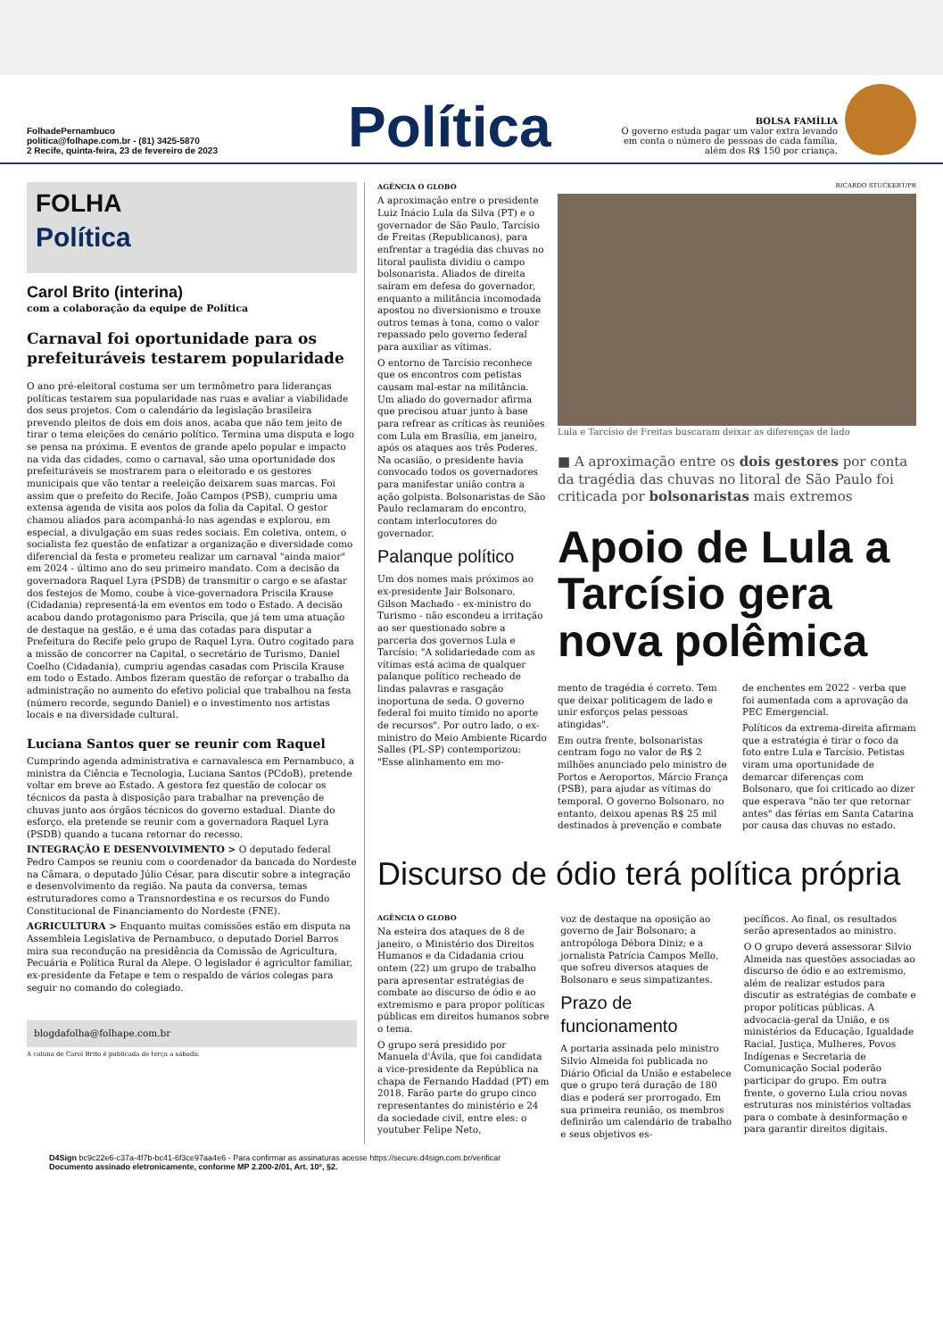FolhadePernambuco
politica@folhape.com.br - (81) 3425-5870
2 Recife, quinta-feira, 23 de fevereiro de 2023
Política
BOLSA FAMÍLIA
O governo estuda pagar um valor extra levando em conta o número de pessoas de cada família, além dos R$ 150 por criança.
FOLHA
Política
Carol Brito (interina)
com a colaboração da equipe de Política
Carnaval foi oportunidade para os prefeituráveis testarem popularidade
O ano pré-eleitoral costuma ser um termômetro para lideranças políticas testarem sua popularidade nas ruas e avaliar a viabilidade dos seus projetos. Com o calendário da legislação brasileira prevendo pleitos de dois em dois anos, acaba que não tem jeito de tirar o tema eleições do cenário político. Termina uma disputa e logo se pensa na próxima. E eventos de grande apelo popular e impacto na vida das cidades, como o carnaval, são uma oportunidade dos prefeituráveis se mostrarem para o eleitorado e os gestores municipais que vão tentar a reeleição deixarem suas marcas. Foi assim que o prefeito do Recife, João Campos (PSB), cumpriu uma extensa agenda de visita aos polos da folia da Capital. O gestor chamou aliados para acompanhá-lo nas agendas e explorou, em especial, a divulgação em suas redes sociais. Em coletiva, ontem, o socialista fez questão de enfatizar a organização e diversidade como diferencial da festa e prometeu realizar um carnaval "ainda maior" em 2024 - último ano do seu primeiro mandato. Com a decisão da governadora Raquel Lyra (PSDB) de transmitir o cargo e se afastar dos festejos de Momo, coube à vice-governadora Priscila Krause (Cidadania) representá-la em eventos em todo o Estado. A decisão acabou dando protagonismo para Priscila, que já tem uma atuação de destaque na gestão, e é uma das cotadas para disputar a Prefeitura do Recife pelo grupo de Raquel Lyra. Outro cogitado para a missão de concorrer na Capital, o secretário de Turismo, Daniel Coelho (Cidadania), cumpriu agendas casadas com Priscila Krause em todo o Estado. Ambos fizeram questão de reforçar o trabalho da administração no aumento do efetivo policial que trabalhou na festa (número recorde, segundo Daniel) e o investimento nos artistas locais e na diversidade cultural.
Luciana Santos quer se reunir com Raquel
Cumprindo agenda administrativa e carnavalesca em Pernambuco, a ministra da Ciência e Tecnologia, Luciana Santos (PCdoB), pretende voltar em breve ao Estado. A gestora fez questão de colocar os técnicos da pasta à disposição para trabalhar na prevenção de chuvas junto aos órgãos técnicos do governo estadual. Diante do esforço, ela pretende se reunir com a governadora Raquel Lyra (PSDB) quando a tucana retornar do recesso.
INTEGRAÇÃO E DESENVOLVIMENTO > O deputado federal Pedro Campos se reuniu com o coordenador da bancada do Nordeste na Câmara, o deputado Júlio César, para discutir sobre a integração e desenvolvimento da região. Na pauta da conversa, temas estruturadores como a Transnordestina e os recursos do Fundo Constitucional de Financiamento do Nordeste (FNE).
AGRICULTURA > Enquanto muitas comissões estão em disputa na Assembleia Legislativa de Pernambuco, o deputado Doriel Barros mira sua recondução na presidência da Comissão de Agricultura, Pecuária e Política Rural da Alepe. O legislador é agricultor familiar, ex-presidente da Fetape e tem o respaldo de vários colegas para seguir no comando do colegiado.
blogdafolha@folhape.com.br
A coluna de Carol Brito é publicada de terça a sábado.
AGÊNCIA O GLOBO
A aproximação entre o presidente Luiz Inácio Lula da Silva (PT) e o governador de São Paulo, Tarcísio de Freitas (Republicanos), para enfrentar a tragédia das chuvas no litoral paulista dividiu o campo bolsonarista. Aliados de direita saíram em defesa do governador, enquanto a militância incomodada apostou no diversionismo e trouxe outros temas à tona, como o valor repassado pelo governo federal para auxiliar as vítimas.
O entorno de Tarcísio reconhece que os encontros com petistas causam mal-estar na militância. Um aliado do governador afirma que precisou atuar junto à base para refrear as críticas às reuniões com Lula em Brasília, em janeiro, após os ataques aos três Poderes. Na ocasião, o presidente havia convocado todos os governadores para manifestar união contra a ação golpista. Bolsonaristas de São Paulo reclamaram do encontro, contam interlocutores do governador.
Palanque político
Um dos nomes mais próximos ao ex-presidente Jair Bolsonaro, Gilson Machado - ex-ministro do Turismo - não escondeu a irritação ao ser questionado sobre a parceria dos governos Lula e Tarcísio: "A solidariedade com as vítimas está acima de qualquer palanque político recheado de lindas palavras e rasgação inoportuna de seda. O governo federal foi muito tímido no aporte de recursos". Por outro lado, o ex-ministro do Meio Ambiente Ricardo Salles (PL-SP) contemporizou: "Esse alinhamento em mo-
RICARDO STUCKERT/PR
Lula e Tarcísio de Freitas buscaram deixar as diferenças de lado
■ A aproximação entre os dois gestores por conta da tragédia das chuvas no litoral de São Paulo foi criticada por bolsonaristas mais extremos
Apoio de Lula a Tarcísio gera nova polêmica
mento de tragédia é correto. Tem que deixar politicagem de lado e unir esforços pelas pessoas atingidas".
Em outra frente, bolsonaristas centram fogo no valor de R$ 2 milhões anunciado pelo ministro de Portos e Aeroportos, Márcio França (PSB), para ajudar as vítimas do temporal. O governo Bolsonaro, no entanto, deixou apenas R$ 25 mil destinados à prevenção e combate
de enchentes em 2022 - verba que foi aumentada com a aprovação da PEC Emergencial.
Políticos da extrema-direita afirmam que a estratégia é tirar o foco da foto entre Lula e Tarcísio. Petistas viram uma oportunidade de demarcar diferenças com Bolsonaro, que foi criticado ao dizer que esperava "não ter que retornar antes" das férias em Santa Catarina por causa das chuvas no estado.
Discurso de ódio terá política própria
AGÊNCIA O GLOBO
Na esteira dos ataques de 8 de janeiro, o Ministério dos Direitos Humanos e da Cidadania criou ontem (22) um grupo de trabalho para apresentar estratégias de combate ao discurso de ódio e ao extremismo e para propor políticas públicas em direitos humanos sobre o tema.
O grupo será presidido por Manuela d'Ávila, que foi candidata a vice-presidente da República na chapa de Fernando Haddad (PT) em 2018. Farão parte do grupo cinco representantes do ministério e 24 da sociedade civil, entre eles: o youtuber Felipe Neto,
voz de destaque na oposição ao governo de Jair Bolsonaro; a antropóloga Débora Diniz; e a jornalista Patrícia Campos Mello, que sofreu diversos ataques de Bolsonaro e seus simpatizantes.
Prazo de funcionamento
A portaria assinada pelo ministro Silvio Almeida foi publicada no Diário Oficial da União e estabelece que o grupo terá duração de 180 dias e poderá ser prorrogado. Em sua primeira reunião, os membros definirão um calendário de trabalho e seus objetivos es-
pecíficos. Ao final, os resultados serão apresentados ao ministro.
O O grupo deverá assessorar Silvio Almeida nas questões associadas ao discurso de ódio e ao extremismo, além de realizar estudos para discutir as estratégias de combate e propor políticas públicas. A advocacia-geral da União, e os ministérios da Educação, Igualdade Racial, Justiça, Mulheres, Povos Indígenas e Secretaria de Comunicação Social poderão participar do grupo. Em outra frente, o governo Lula criou novas estruturas nos ministérios voltadas para o combate à desinformação e para garantir direitos digitais.
D4Sign bc9c22e6-c37a-4f7b-bc41-6f3ce97aa4e6 - Para confirmar as assinaturas acesse https://secure.d4sign.com.br/verificar
Documento assinado eletronicamente, conforme MP 2.200-2/01, Art. 10º, §2.